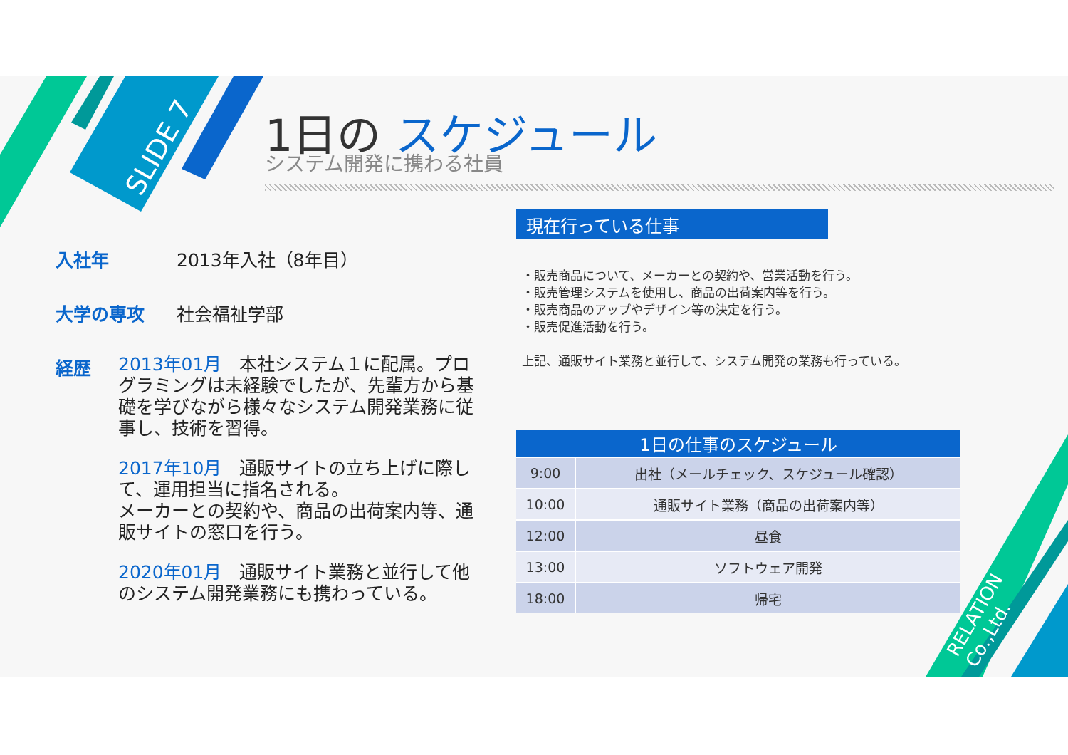SLIDE 7
RELATION Co.,Ltd.
1日の スケジュール
システム開発に携わる社員
入社年 2013年入社（8年目）
大学の専攻 社会福祉学部
経歴
2013年01月　本社システム１に配属。プログラミングは未経験でしたが、先輩方から基礎を学びながら様々なシステム開発業務に従事し、技術を習得。
2017年10月　通販サイトの立ち上げに際して、運用担当に指名される。
メーカーとの契約や、商品の出荷案内等、通販サイトの窓口を行う。
2020年01月　通販サイト業務と並行して他のシステム開発業務にも携わっている。
現在行っている仕事
・販売商品について、メーカーとの契約や、営業活動を行う。
・販売管理システムを使用し、商品の出荷案内等を行う。
・販売商品のアップやデザイン等の決定を行う。
・販売促進活動を行う。
上記、通販サイト業務と並行して、システム開発の業務も行っている。
| 1日の仕事のスケジュール | |
| --- | --- |
| 9:00 | 出社（メールチェック、スケジュール確認） |
| 10:00 | 通販サイト業務（商品の出荷案内等） |
| 12:00 | 昼食 |
| 13:00 | ソフトウェア開発 |
| 18:00 | 帰宅 |